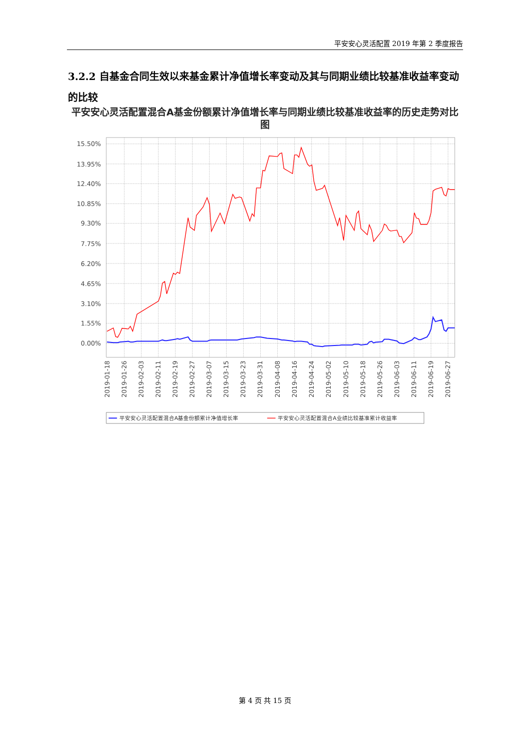平安安心灵活配置 2019 年第 2 季度报告
3.2.2 自基金合同生效以来基金累计净值增长率变动及其与同期业绩比较基准收益率变动的比较
平安安心灵活配置混合A基金份额累计净值增长率与同期业绩比较基准收益率的历史走势对比图
15.50%
13.95%
12.40%
10.85%
9.30%
7.75%
6.20%
4.65%
3.10%
1.55%
0.00%
2019-01-18
2019-01-26
2019-02-03
2019-02-11
2019-02-19
2019-02-27
2019-03-07
2019-03-15
2019-03-23
2019-03-31
2019-04-08
2019-04-16
2019-04-24
2019-05-02
2019-05-10
2019-05-18
2019-05-26
2019-06-03
2019-06-11
2019-06-19
2019-06-27
平安安心灵活配置混合A基金份额累计净值增长率
平安安心灵活配置混合A业绩比较基准累计收益率
第 4 页 共 15 页